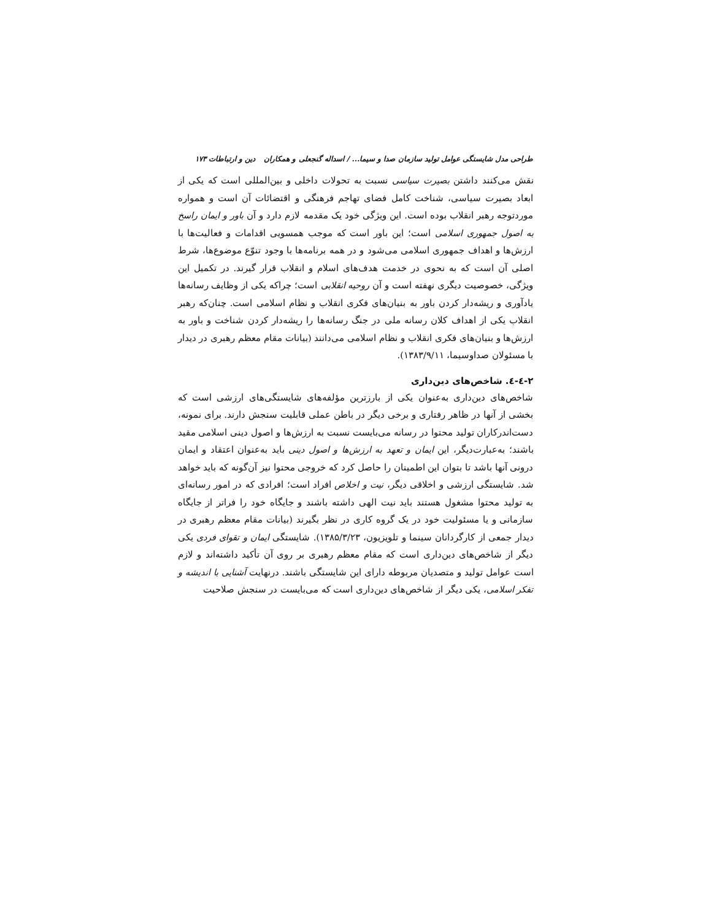طراحی مدل شایستگی عوامل تولید سازمان صدا و سیما... / اسداله گنجعلی و همکاران دین و ارتباطات ۱۷۳
نقش می‌کنند داشتن بصیرت سیاسی نسبت به تحولات داخلی و بین‌المللی است که یکی از ابعاد بصیرت سیاسی، شناخت کامل فضای تهاجم فرهنگی و اقتضائات آن است و همواره موردتوجه رهبر انقلاب بوده است. این ویژگی خود یک مقدمه لازم دارد و آن باور و ایمان راسخ به اصول جمهوری اسلامی است؛ این باور است که موجب همسویی اقدامات و فعالیت‌ها با ارزش‌ها و اهداف جمهوری اسلامی می‌شود و در همه برنامه‌ها با وجود تنوّع موضوع‌ها، شرط اصلی آن است که به نحوی در خدمت هدف‌های اسلام و انقلاب قرار گیرند. در تکمیل این ویژگی، خصوصیت دیگری نهفته است و آن روحیه انقلابی است؛ چراکه یکی از وظایف رسانه‌ها یادآوری و ریشه‌دار کردن باور به بنیان‌های فکری انقلاب و نظام اسلامی است. چنان‌که رهبر انقلاب یکی از اهداف کلان رسانه ملی در جنگ رسانه‌ها را ریشه‌دار کردن شناخت و باور به ارزش‌ها و بنیان‌های فکری انقلاب و نظام اسلامی می‌دانند (بیانات مقام معظم رهبری در دیدار با مسئولان صداوسیما، ۱۳۸۳/۹/۱۱).
۲-٤-٤. شاخص‌های دین‌داری
شاخص‌های دین‌داری به‌عنوان یکی از بارزترین مؤلفه‌های شایستگی‌های ارزشی است که بخشی از آنها در ظاهر رفتاری و برخی دیگر در باطن عملی قابلیت سنجش دارند. برای نمونه، دست‌اندرکاران تولید محتوا در رسانه می‌بایست نسبت به ارزش‌ها و اصول دینی اسلامی مقید باشند؛ به‌عبارت‌دیگر، این ایمان و تعهد به ارزش‌ها و اصول دینی باید به‌عنوان اعتقاد و ایمان درونی آنها باشد تا بتوان این اطمینان را حاصل کرد که خروجی محتوا نیز آن‌گونه که باید خواهد شد. شایستگی ارزشی و اخلاقی دیگر، نیت و اخلاص افراد است؛ افرادی که در امور رسانه‌ای به تولید محتوا مشغول هستند باید نیت الهی داشته باشند و جایگاه خود را فراتر از جایگاه سازمانی و یا مسئولیت خود در یک گروه کاری در نظر بگیرند (بیانات مقام معظم رهبری در دیدار جمعی از کارگردانان سینما و تلویزیون، ۱۳۸۵/۳/۲۳). شایستگی ایمان و تقوای فردی یکی دیگر از شاخص‌های دین‌داری است که مقام معظم رهبری بر روی آن تأکید داشته‌اند و لازم است عوامل تولید و متصدیان مربوطه دارای این شایستگی باشند. درنهایت آشنایی با اندیشه و تفکر اسلامی، یکی دیگر از شاخص‌های دین‌داری است که می‌بایست در سنجش صلاحیت